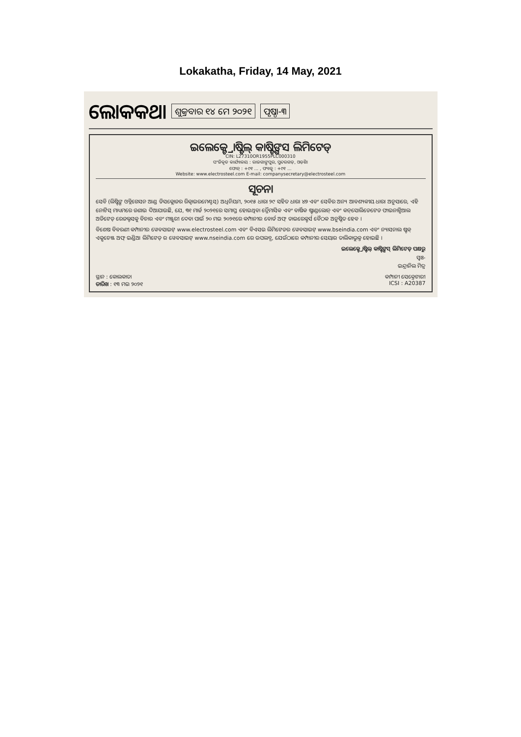Lokakatha, Friday, 14 May, 2021
ଲୋକକଥା ଶୁକ୍ରବାର ୧୪ ମେ ୨୦୨୧ ପୃଷ୍ଠା-୩
ଇଲେକ୍ଟ୍ରୋଷ୍ଟିଲ୍ କାଷ୍ଟିଙ୍ଗସ ଲିମିଟେଡ୍
CIN: L27310OR1955PLC000310
ପଂଜିକୃତ କାର୍ଯ୍ୟାଳୟ : ରାଜଗାଙ୍ଗପୁର, ସୁନ୍ଦରଗଡ଼, ଓଡ଼ିଶା
ଫୋନ୍ : +୯୧ ... , ଫ୍ୟାକ୍ସ : +୯୧ ...
Website: www.electrosteel.com E-mail: companysecretary@electrosteel.com
ସୂଚନା
ସେବି (ଲିଷ୍ଟିଙ୍ଗ ଓବ୍ଲିଗେସନ ଆଣ୍ଡ ଡିସକ୍ଲୋଜର ରିକ୍ୱାଇରମେଣ୍ଟସ୍) ଅଧିନିୟମ, ୨୦୧୫ ଧାରା ୨୯ ସହିତ ଧାରା ୪୭ ଏବଂ ସେବିର ଅନ୍ୟ ଆବଶ୍ୟକୀୟ ଧାରା ଅନୁସାରେ, ଏହି ନୋଟିସ୍ ମାଧ୍ୟମରେ ଜଣାଇ ଦିଆଯାଉଛି, ଯେ, ୩୧ ମାର୍ଚ୍ଚ ୨୦୨୧ରେ ସମାପ୍ତ ହୋଇଥିବା ତ୍ରୈମାସିକ ଏବଂ ବାର୍ଷିକ ଷ୍ଟାଣ୍ଡଲୋନ୍ ଏବଂ କନ୍‌ସୋଲିଡେଟେଡ ଫାଇନାନ୍ସିଆଲ ଅଡିଟେଡ୍ ରେଜଲ୍ଟସକୁ ବିଚାର ଏବଂ ମଞ୍ଜୁରୀ ଦେବା ପାଇଁ ୨୦ ମଇ ୨୦୨୧ରେ କମ୍ପାନୀର ବୋର୍ଡ ଅଫ୍ ଡାଇରେକ୍ଟର୍ସ ବୈଠକ ଅନୁଷ୍ଠିତ ହେବ ।
ବିଶେଷ ବିବରଣୀ କମ୍ପାନୀର ୱେବସାଇଟ୍ www.electrosteel.com ଏବଂ ବିଏସଇ ଲିମିଟେଡର ୱେବସାଇଟ୍ www.bseindia.com ଏବଂ ନ୍ୟାସନାଲ ଷ୍ଟକ୍ ଏକ୍ସଚେଞ୍ଜ ଅଫ୍ ଇଣ୍ଡିଆ ଲିମିଟେଡ୍ ର ୱେବସାଇଟ୍ www.nseindia.com ରେ ଉପଲବ୍ଧ, ଯେଉଁଠାରେ କମ୍ପାନୀର ସେୟାର ତାଲିକାଭୁକ୍ତ ହୋଇଛି ।
ଇଲେକ୍ଟ୍ରୋଷ୍ଟିଲ୍ କାଷ୍ଟିଙ୍ଗସ୍ ଲିମିଟେଡ୍ ପକ୍ଷରୁ
ସ୍ୱାଃ-
ଇନ୍ଦ୍ରାନିଲ ମିତ୍ର
ସ୍ଥାନ : କୋଲକାତା
ତାରିଖ : ୧୩ ମଇ ୨୦୨୧
କମ୍ପାନୀ ସେକ୍ରେଟାରୀ
ICSI : A20387